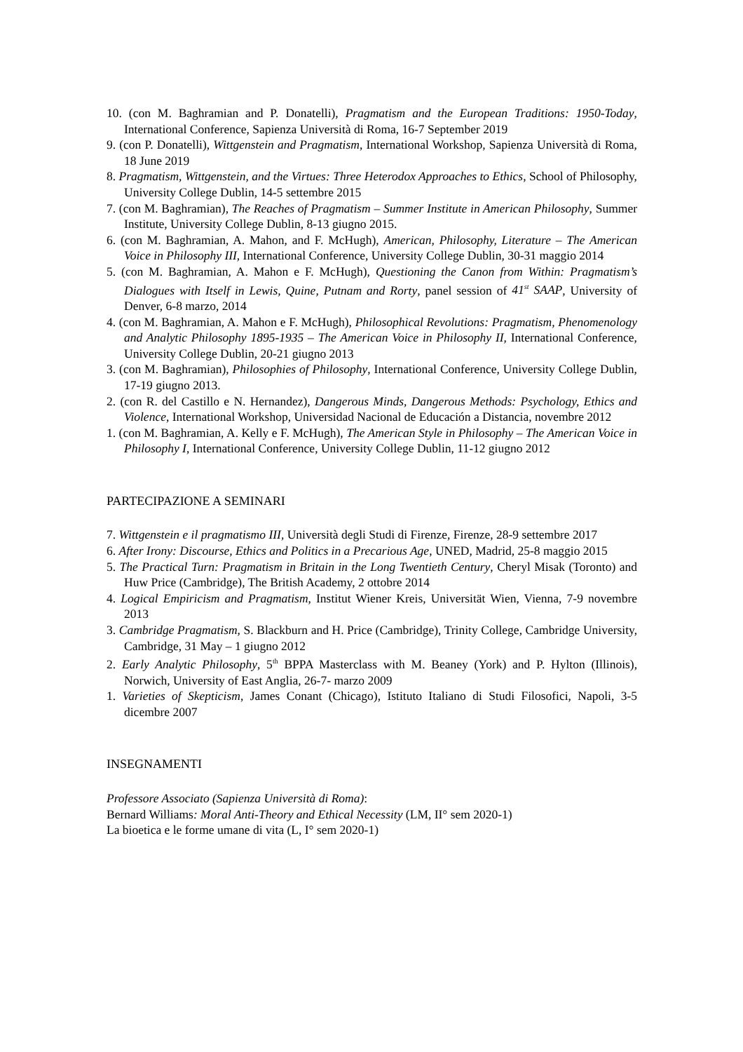10. (con M. Baghramian and P. Donatelli), Pragmatism and the European Traditions: 1950-Today, International Conference, Sapienza Università di Roma, 16-7 September 2019
9. (con P. Donatelli), Wittgenstein and Pragmatism, International Workshop, Sapienza Università di Roma, 18 June 2019
8. Pragmatism, Wittgenstein, and the Virtues: Three Heterodox Approaches to Ethics, School of Philosophy, University College Dublin, 14-5 settembre 2015
7. (con M. Baghramian), The Reaches of Pragmatism – Summer Institute in American Philosophy, Summer Institute, University College Dublin, 8-13 giugno 2015.
6. (con M. Baghramian, A. Mahon, and F. McHugh), American, Philosophy, Literature – The American Voice in Philosophy III, International Conference, University College Dublin, 30-31 maggio 2014
5. (con M. Baghramian, A. Mahon e F. McHugh), Questioning the Canon from Within: Pragmatism’s Dialogues with Itself in Lewis, Quine, Putnam and Rorty, panel session of 41<sup>st</sup> SAAP, University of Denver, 6-8 marzo, 2014
4. (con M. Baghramian, A. Mahon e F. McHugh), Philosophical Revolutions: Pragmatism, Phenomenology and Analytic Philosophy 1895-1935 – The American Voice in Philosophy II, International Conference, University College Dublin, 20-21 giugno 2013
3. (con M. Baghramian), Philosophies of Philosophy, International Conference, University College Dublin, 17-19 giugno 2013.
2. (con R. del Castillo e N. Hernandez), Dangerous Minds, Dangerous Methods: Psychology, Ethics and Violence, International Workshop, Universidad Nacional de Educación a Distancia, novembre 2012
1. (con M. Baghramian, A. Kelly e F. McHugh), The American Style in Philosophy – The American Voice in Philosophy I, International Conference, University College Dublin, 11-12 giugno 2012
PARTECIPAZIONE A SEMINARI
7. Wittgenstein e il pragmatismo III, Università degli Studi di Firenze, Firenze, 28-9 settembre 2017
6. After Irony: Discourse, Ethics and Politics in a Precarious Age, UNED, Madrid, 25-8 maggio 2015
5. The Practical Turn: Pragmatism in Britain in the Long Twentieth Century, Cheryl Misak (Toronto) and Huw Price (Cambridge), The British Academy, 2 ottobre 2014
4. Logical Empiricism and Pragmatism, Institut Wiener Kreis, Universität Wien, Vienna, 7-9 novembre 2013
3. Cambridge Pragmatism, S. Blackburn and H. Price (Cambridge), Trinity College, Cambridge University, Cambridge, 31 May – 1 giugno 2012
2. Early Analytic Philosophy, 5<sup>th</sup> BPPA Masterclass with M. Beaney (York) and P. Hylton (Illinois), Norwich, University of East Anglia, 26-7- marzo 2009
1. Varieties of Skepticism, James Conant (Chicago), Istituto Italiano di Studi Filosofici, Napoli, 3-5 dicembre 2007
INSEGNAMENTI
Professore Associato (Sapienza Università di Roma):
Bernard Williams: Moral Anti-Theory and Ethical Necessity (LM, II° sem 2020-1)
La bioetica e le forme umane di vita (L, I° sem 2020-1)